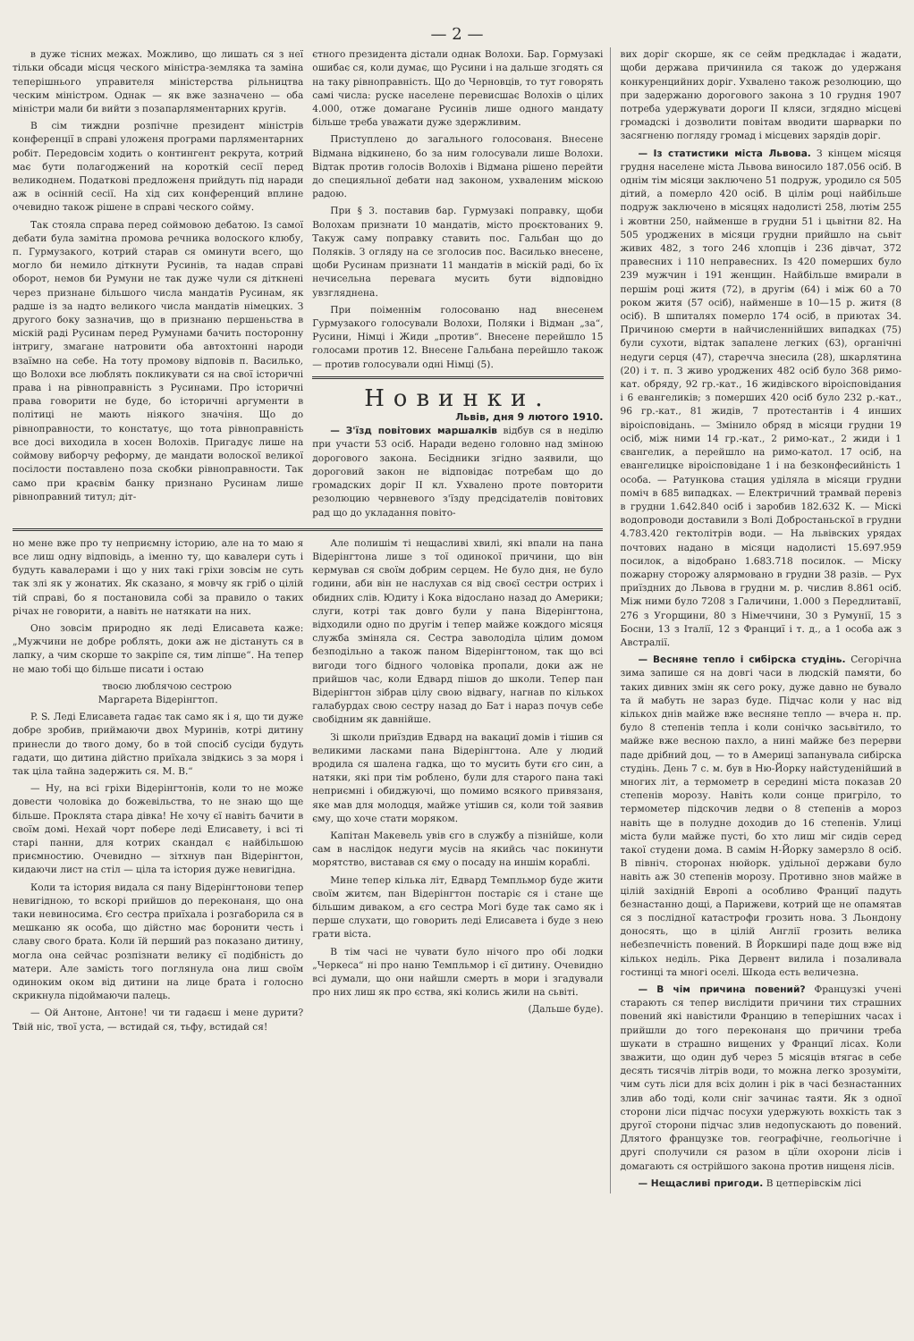— 2 —
в дуже тісних межах. Можливо, що лишать ся з неї тільки обсади місця ческого міністра-земляка та заміна теперішнього управителя міністерства рільництва ческим міністром. Однак — як вже зазначено — оба міністри мали би вийти з позапарляментарних кругів.
В сім тиждни розпічне президент міністрів конференції в справі уложеня програми парляментарних робіт. Передовсім ходить о контингент рекрута, котрий має бути полагоджений на короткій сесії перед великоднем. Податкові предложеня прийдуть під наради аж в осінній сесії. На хід сих конференций вплине очевидно також рішене в справі ческого сойму.
Так стояла справа перед соймовою дебатою. Із самої дебати була замітна промова речника волоского клюбу, п. Гурмузакого, котрий старав ся оминути всего, що могло би немило діткнути Русинів, та надав справі оборот, немов би Румуни не так дуже чули ся діткнені через признане більшого числа мандатів Русинам, як радше із за надто великого числа мандатів німецких. З другого боку зазначив, що в признаню першеньства в міскій раді Русинам перед Румунами бачить посторонну інтригу, змагане натровити оба автохтонні народи взаїмно на себе. На тоту промову відповів п. Василько, що Волохи все люблять покликувати ся на свої історичні права і на рівноправність з Русинами. Про історичні права говорити не буде, бо історичні аргументи в політиці не мають ніякого значіня. Що до рівноправности, то констатує, що тота рівноправність все досі виходила в хосен Волохів. Пригадує лише на соймову виборчу реформу, де мандати волоскої великої посілости поставлено поза скобки рівноправности. Так само при краєвім банку признано Русинам лише рівноправний титул; діт-
єтного президента дістали однак Волохи. Бар. Гормузакі ошибає ся, коли думає, що Русини і на дальше згодять ся на таку рівноправність. Що до Черновців, то тут говорять самі числа: руске населене перевисшає Волохів о цілих 4.000, отже домагане Русинів лише одного мандату більше треба уважати дуже здержливим.
Приступлено до загального голосованя. Внесене Відмана відкинено, бо за ним голосували лише Волохи. Відтак против голосів Волохів і Відмана рішено перейти до специяльної дебати над законом, ухваленим міскою радою.
При § 3. поставив бар. Гурмузакі поправку, щоби Волохам признати 10 мандатів, місто проєктованих 9. Такуж саму поправку ставить пос. Гальбан що до Поляків. З огляду на се зголосив пос. Василько внесене, щоби Русинам признати 11 мандатів в міскій раді, бо їх нечисельна перевага мусить бути відповідно увзгляднена.
При поіменнім голосованю над внесенем Гурмузакого голосували Волохи, Поляки і Відман „за“, Русини, Німці і Жиди „против“. Внесене перейшло 15 голосами против 12. Внесене Гальбана перейшло також — против голосували одні Німці (5).
Новинки.
Львів, дня 9 лютого 1910.
— З'їзд повітових маршалків відбув ся в неділю при участи 53 осіб. Наради ведено головно над зміною дорогового закона. Бесідники згідно заявили, що дороговий закон не відповідає потребам що до громадских доріг II кл. Ухвалено проте повторити резолюцию червневого з'їзду предсідателів повітових рад що до укладання повіто-
но мене вже про ту неприємну історию, але на то маю я все лиш одну відповідь, а іменно ту, що кавалери суть і будуть кавалерами і що у них такі гріхи зовсім не суть так злі як у жонатих. Як сказано, я мовчу як гріб о цілій тій справі, бо я постановила собі за правило о таких річах не говорити, а навіть не натякати на них.
Оно зовсім природно як леді Елисавета каже: „Мужчини не добре роблять, доки аж не дістануть ся в лапку, а чим скорше то закріпе ся, тим ліпше“. На тепер не маю тобі що більше писати і остаю
твоєю люблячою сестрою
Маргарета Відерінгтоп.
P. S. Леді Елисавета гадає так само як і я, що ти дуже добре зробив, приймаючи двох Муринів, котрі дитину принесли до твого дому, бо в той спосіб сусіди будуть гадати, що дитина дійстно приїхала звідкись з за моря і так ціла тайна задержить ся. М. В.“
— Ну, на всі гріхи Відерінгтонів, коли то не може довести чоловіка до божевільства, то не знаю що ще більше. Проклята стара дівка! Не хочу єї навіть бачити в своїм домі. Нехай чорт побере леді Елисавету, і всі ті старі панни, для котрих скандал є найбільшою приємностию. Очевидно — зітхнув пан Відерінгтон, кидаючи лист на стіл — ціла та істория дуже невигідна.
Коли та істория видала ся пану Відерінгтонови тепер невигідною, то вскорі прийшов до переконаня, що она таки невиносима. Єго сестра приїхала і розгаборила ся в мешканю як особа, що дійстно має боронити честь і славу свого брата. Коли їй перший раз показано дитину, могла она сейчас розпізнати велику єї подібність до матери. Але замість того поглянула она лиш своїм одиноким оком від дитини на лице брата і голосно скрикнула підоймаючи палець.
— Ой Антоне, Антоне! чи ти гадаєш і мене дурити? Твій ніс, твої уста, — встидай ся, тьфу, встидай ся!
Але полишім ті нещасливі хвилі, які впали на пана Відерінгтона лише з тої одинокої причини, що він кермував ся своїм добрим серцем. Не було дня, не було години, аби він не наслухав ся від своєї сестри острих і обидних слів. Юдиту і Кока відослано назад до Америки; слуги, котрі так довго були у пана Відерінгтона, відходили одно по другім і тепер майже кождого місяця служба зміняла ся. Сестра заволоділа цілим домом безподільно а також паном Відерінгтоном, так що всі вигоди того бідного чоловіка пропали, доки аж не прийшов час, коли Едвард пішов до школи. Тепер пан Відерінгтон зібрав цілу свою відвагу, нагнав по кількох галабурдах свою сестру назад до Бат і нараз почув себе свобідним як давнійше.
Зі школи приїздив Едвард на вакациї домів і тішив ся великими ласками пана Відерінгтона. Але у людий вродила ся шалена гадка, що то мусить бути єго син, а натяки, які при тім роблено, були для старого пана такі неприємні і обиджуючі, що помимо всякого привязаня, яке мав для молодця, майже утішив ся, коли той заявив єму, що хоче стати моряком.
Капітан Макевель увів єго в службу а пізнійше, коли сам в наслідок недуги мусів на якийсь час покинути морятство, виставав ся єму о посаду на иншім кораблі.
Мине тепер кілька літ, Едвард Темпльмор буде жити своїм житєм, пан Відерінгтон постаріє ся і стане ще більшим диваком, а єго сестра Могі буде так само як і перше слухати, що говорить леді Елисавета і буде з нею грати віста.
В тім часі не чувати було нічого про обі лодки „Черкеса“ ні про наню Темпльмор і єї дитину. Очевидно всі думали, що они найшли смерть в мори і згадували про них лиш як про єства, які колись жили на сьвіті.
(Дальше буде).
вих доріг скорше, як се сейм предкладає і жадати, щоби держава причинила ся також до удержаня конкуренцийних доріг. Ухвалено також резолюцию, що при задержаню дорогового закона з 10 грудня 1907 потреба удержувати дороги II кляси, згдядно місцеві громадскі і дозволити повітам вводити шарварки по засягненю погляду громад і місцевих зарядів доріг.
— Із статистики міста Львова. З кінцем місяця грудня населене міста Львова виносило 187.056 осіб. В однім тім місяци заключено 51 подруж, уродило ся 505 дітий, а померло 420 осіб. В цілім році найбільше подруж заключено в місяцях надолисті 258, лютім 255 і жовтни 250, найменше в грудни 51 і цьвітни 82. На 505 уроджених в місяци грудни прийшло на сьвіт живих 482, з того 246 хлопців і 236 дівчат, 372 правесних і 110 неправесних. Із 420 померших було 239 мужчин і 191 женщин. Найбільше вмирали в першім році житя (72), в другім (64) і між 60 а 70 роком житя (57 осіб), найменше в 10—15 р. житя (8 осіб). В шпиталях померло 174 осіб, в приютах 34. Причиною смерти в найчисленнійших випадках (75) були сухоти, відтак запалене легких (63), органічні недуги серця (47), старечча знесила (28), шкарлятина (20) і т. п. З живо уроджених 482 осіб було 368 римо-кат. обряду, 92 гр.-кат., 16 жидівского віроісповідания і 6 евангеликів; з померших 420 осіб було 232 р.-кат., 96 гр.-кат., 81 жидів, 7 протестантів і 4 инших віроісповідань. — Змінило обряд в місяци грудни 19 осіб, між ними 14 гр.-кат., 2 римо-кат., 2 жиди і 1 євангелик, а перейшло на римо-катол. 17 осіб, на евангелицке віроісповідане 1 і на безконфесийність 1 особа. — Ратункова стация уділяла в місяци грудни поміч в 685 випадках. — Електричний трамвай перевіз в грудни 1.642.840 осіб і заробив 182.632 К. — Міскі водопроводи доставили з Волі Добростаньскої в грудни 4.783.420 гектолітрів води. — На львівских урядах почтових надано в місяци надолисті 15.697.959 посилок, а відобрано 1.683.718 посилок. — Міску пожарну сторожу алярмовано в грудни 38 разів. — Рух приїздних до Львова в грудни м. р. числив 8.861 осіб. Між ними було 7208 з Галичини, 1.000 з Передлитавії, 276 з Угорщини, 80 з Німеччини, 30 з Румунії, 15 з Босни, 13 з Італії, 12 з Франциї і т. д., а 1 особа аж з Австралії.
— Весняне тепло і сибірска студінь. Сегорічна зима запише ся на довгі часи в людскій памяти, бо таких дивних змін як сего року, дуже давно не бувало та й мабуть не зараз буде. Підчас коли у нас від кількох днів майже вже весняне тепло — вчера н. пр. було 8 степенів тепла і коли сонічко засьвітило, то майже вже весною пахло, а нині майже без перерви паде дрібний доц, — то в Америці запанувала сибірска студінь. День 7 с. м. був в Ню-Йорку найстуденійший в многих літ, а термометр в середині міста показав 20 степенів морозу. Навіть коли сонце пригріло, то термометер підскочив ледви о 8 степенів а мороз навіть ще в полудне доходив до 16 степенів. Улиці міста були майже пусті, бо хто лиш міг сидів серед такої студени дома. В самім Н-Йорку замерзло 8 осіб. В північ. сторонах нюйорк. удільної держави було навіть аж 30 степенів морозу. Противно знов майже в цілій західній Европі а особливо Франциї падуть безнастанно дощі, а Парижеви, котрий ще не опамятав ся з послідної катастрофи грозить нова. З Льондону доносять, що в цілій Англії грозить велика небезпечність повений. В Йоркширі паде дощ вже від кількох неділь. Ріка Дервент вилила і позаливала гостинці та многі оселі. Шкода есть величезна.
— В чім причина повений? Французкі учені старають ся тепер вислідити причини тих страшних повений які навістили Францию в теперішних часах і прийшли до того переконаня що причини треба шукати в страшно вищених у Франциї лісах. Коли зважити, що один дуб через 5 місяців втягає в себе десять тисячів літрів води, то можна легко зрозуміти, чим суть ліси для всіх долин і рік в часі безнастанних злив або тоді, коли сніг зачинає таяти. Як з одної сторони ліси підчас посухи удержують вохкість так з другої сторони підчас злив недопускають до повений. Длятого французке тов. географічне, геольогічне і другі сполучили ся разом в цїли охорони лісів і домагають ся острійшого закона против нищеня лісів.
— Нещасливі пригоди. В цетперівскім лісі